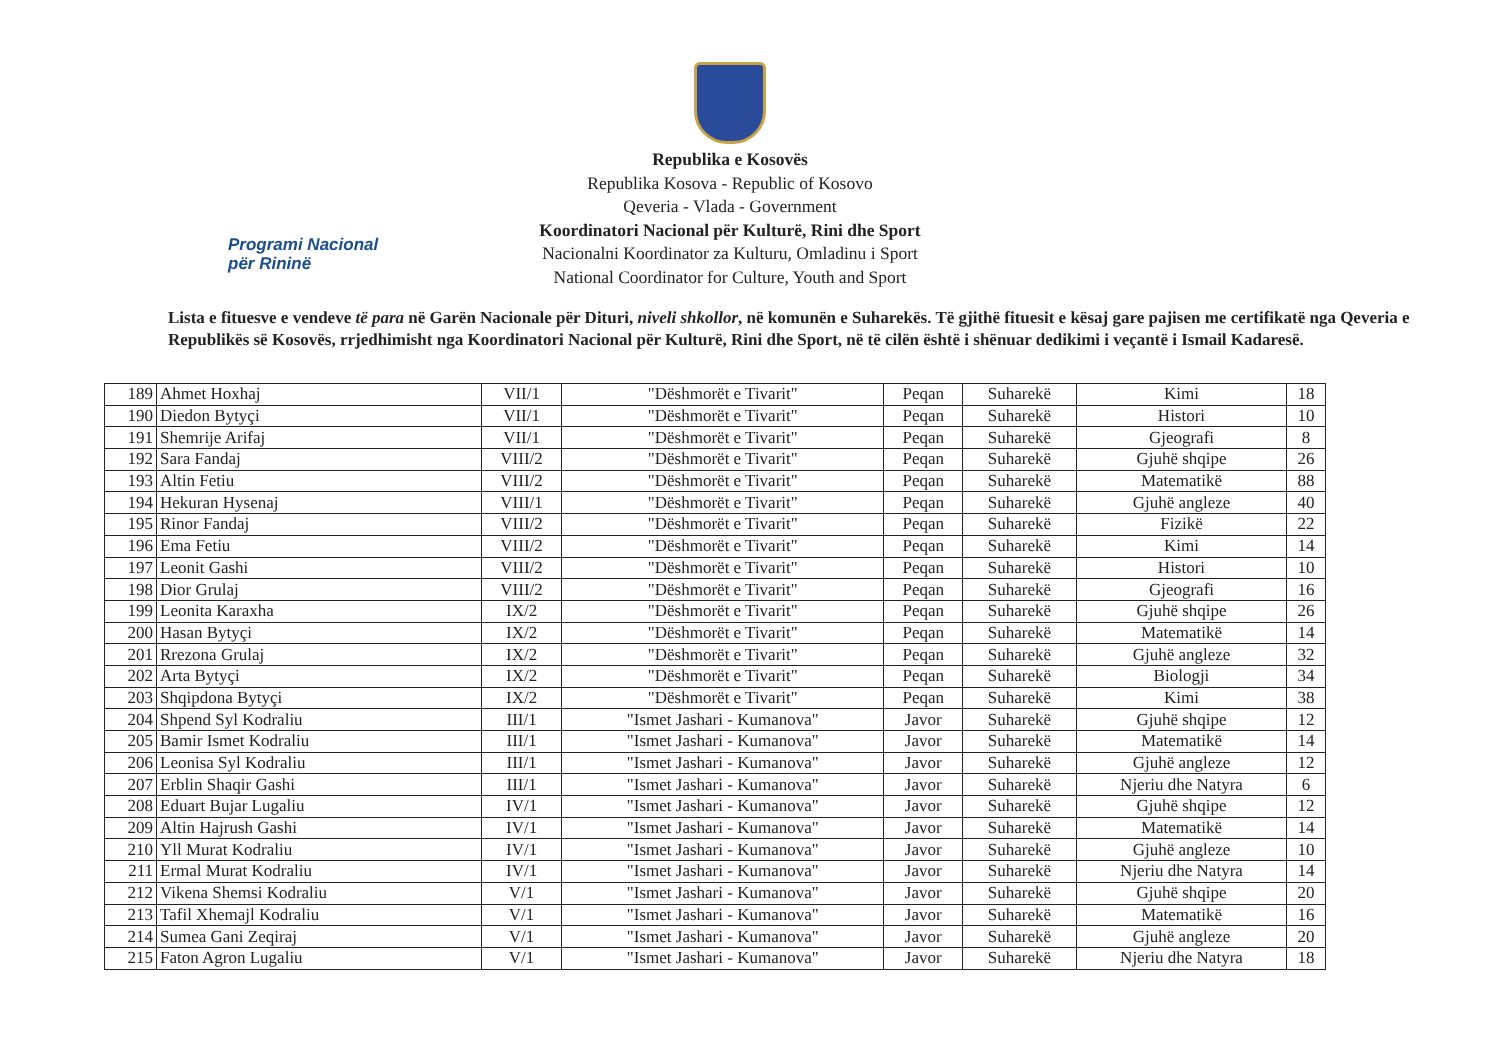Programi Nacional
për Rininë
Republika e Kosovës
Republika Kosova - Republic of Kosovo
Qeveria - Vlada - Government
Koordinatori Nacional për Kulturë, Rini dhe Sport
Nacionalni Koordinator za Kulturu, Omladinu i Sport
National Coordinator for Culture, Youth and Sport
Lista e fituesve e vendeve të para në Garën Nacionale për Dituri, niveli shkollor, në komunën e Suharekës. Të gjithë fituesit e kësaj gare pajisen me certifikatë nga Qeveria e Republikës së Kosovës, rrjedhimisht nga Koordinatori Nacional për Kulturë, Rini dhe Sport, në të cilën është i shënuar dedikimi i veçantë i Ismail Kadaresë.
| 189 | Ahmet Hoxhaj | VII/1 | "Dëshmorët e Tivarit" | Peqan | Suharekë | Kimi | 18 |
| 190 | Diedon Bytyçi | VII/1 | "Dëshmorët e Tivarit" | Peqan | Suharekë | Histori | 10 |
| 191 | Shemrije Arifaj | VII/1 | "Dëshmorët e Tivarit" | Peqan | Suharekë | Gjeografi | 8 |
| 192 | Sara Fandaj | VIII/2 | "Dëshmorët e Tivarit" | Peqan | Suharekë | Gjuhë shqipe | 26 |
| 193 | Altin Fetiu | VIII/2 | "Dëshmorët e Tivarit" | Peqan | Suharekë | Matematikë | 88 |
| 194 | Hekuran Hysenaj | VIII/1 | "Dëshmorët e Tivarit" | Peqan | Suharekë | Gjuhë angleze | 40 |
| 195 | Rinor Fandaj | VIII/2 | "Dëshmorët e Tivarit" | Peqan | Suharekë | Fizikë | 22 |
| 196 | Ema Fetiu | VIII/2 | "Dëshmorët e Tivarit" | Peqan | Suharekë | Kimi | 14 |
| 197 | Leonit Gashi | VIII/2 | "Dëshmorët e Tivarit" | Peqan | Suharekë | Histori | 10 |
| 198 | Dior Grulaj | VIII/2 | "Dëshmorët e Tivarit" | Peqan | Suharekë | Gjeografi | 16 |
| 199 | Leonita Karaxha | IX/2 | "Dëshmorët e Tivarit" | Peqan | Suharekë | Gjuhë shqipe | 26 |
| 200 | Hasan Bytyçi | IX/2 | "Dëshmorët e Tivarit" | Peqan | Suharekë | Matematikë | 14 |
| 201 | Rrezona Grulaj | IX/2 | "Dëshmorët e Tivarit" | Peqan | Suharekë | Gjuhë angleze | 32 |
| 202 | Arta Bytyçi | IX/2 | "Dëshmorët e Tivarit" | Peqan | Suharekë | Biologji | 34 |
| 203 | Shqipdona Bytyçi | IX/2 | "Dëshmorët e Tivarit" | Peqan | Suharekë | Kimi | 38 |
| 204 | Shpend Syl Kodraliu | III/1 | "Ismet Jashari - Kumanova" | Javor | Suharekë | Gjuhë shqipe | 12 |
| 205 | Bamir Ismet Kodraliu | III/1 | "Ismet Jashari - Kumanova" | Javor | Suharekë | Matematikë | 14 |
| 206 | Leonisa Syl Kodraliu | III/1 | "Ismet Jashari - Kumanova" | Javor | Suharekë | Gjuhë angleze | 12 |
| 207 | Erblin Shaqir Gashi | III/1 | "Ismet Jashari - Kumanova" | Javor | Suharekë | Njeriu dhe Natyra | 6 |
| 208 | Eduart Bujar Lugaliu | IV/1 | "Ismet Jashari - Kumanova" | Javor | Suharekë | Gjuhë shqipe | 12 |
| 209 | Altin Hajrush Gashi | IV/1 | "Ismet Jashari - Kumanova" | Javor | Suharekë | Matematikë | 14 |
| 210 | Yll Murat Kodraliu | IV/1 | "Ismet Jashari - Kumanova" | Javor | Suharekë | Gjuhë angleze | 10 |
| 211 | Ermal Murat Kodraliu | IV/1 | "Ismet Jashari - Kumanova" | Javor | Suharekë | Njeriu dhe Natyra | 14 |
| 212 | Vikena Shemsi Kodraliu | V/1 | "Ismet Jashari - Kumanova" | Javor | Suharekë | Gjuhë shqipe | 20 |
| 213 | Tafil Xhemajl Kodraliu | V/1 | "Ismet Jashari - Kumanova" | Javor | Suharekë | Matematikë | 16 |
| 214 | Sumea Gani Zeqiraj | V/1 | "Ismet Jashari - Kumanova" | Javor | Suharekë | Gjuhë angleze | 20 |
| 215 | Faton Agron Lugaliu | V/1 | "Ismet Jashari - Kumanova" | Javor | Suharekë | Njeriu dhe Natyra | 18 |